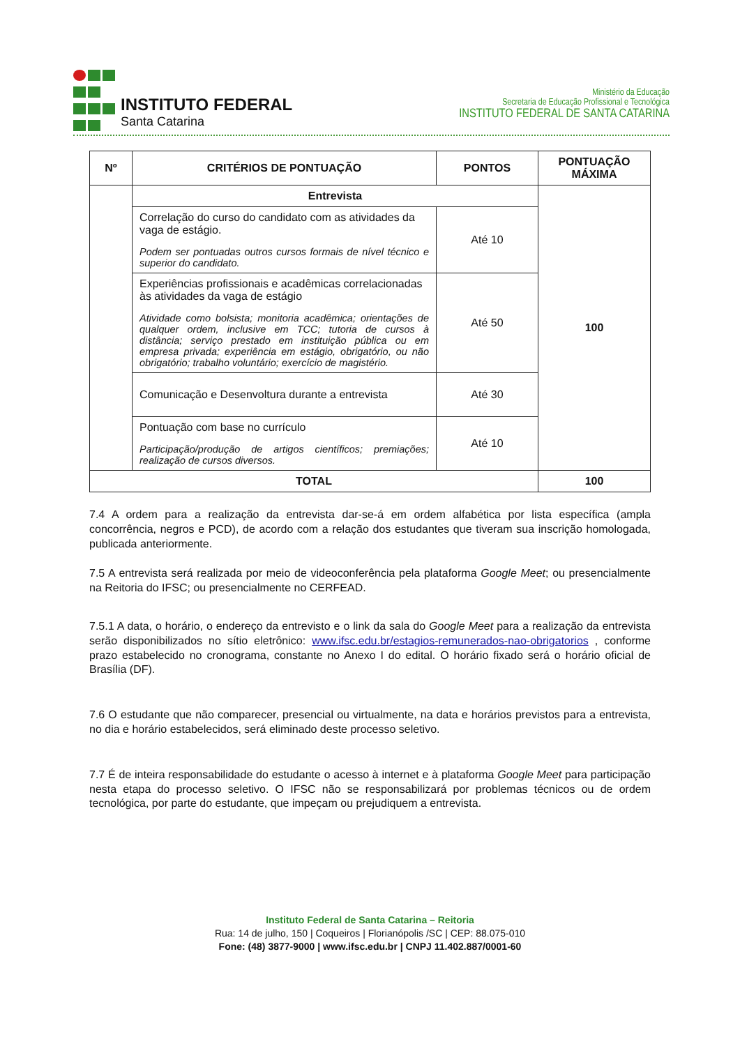INSTITUTO FEDERAL
Santa Catarina
Ministério da Educação
Secretaria de Educação Profissional e Tecnológica
INSTITUTO FEDERAL DE SANTA CATARINA
| Nº | CRITÉRIOS DE PONTUAÇÃO | PONTOS | PONTUAÇÃO MÁXIMA |
| --- | --- | --- | --- |
| | Entrevista | | 100 |
| | Correlação do curso do candidato com as atividades da vaga de estágio. Podem ser pontuadas outros cursos formais de nível técnico e superior do candidato. | Até 10 | |
| | Experiências profissionais e acadêmicas correlacionadas às atividades da vaga de estágio Atividade como bolsista; monitoria acadêmica; orientações de qualquer ordem, inclusive em TCC; tutoria de cursos à distância; serviço prestado em instituição pública ou em empresa privada; experiência em estágio, obrigatório, ou não obrigatório; trabalho voluntário; exercício de magistério. | Até 50 | |
| | Comunicação e Desenvoltura durante a entrevista | Até 30 | |
| | Pontuação com base no currículo Participação/produção de artigos científicos; premiações; realização de cursos diversos. | Até 10 | |
| TOTAL | | | 100 |
7.4 A ordem para a realização da entrevista dar-se-á em ordem alfabética por lista específica (ampla concorrência, negros e PCD), de acordo com a relação dos estudantes que tiveram sua inscrição homologada, publicada anteriormente.
7.5 A entrevista será realizada por meio de videoconferência pela plataforma Google Meet; ou presencialmente na Reitoria do IFSC; ou presencialmente no CERFEAD.
7.5.1 A data, o horário, o endereço da entrevisto e o link da sala do Google Meet para a realização da entrevista serão disponibilizados no sítio eletrônico: www.ifsc.edu.br/estagios-remunerados-nao-obrigatorios , conforme prazo estabelecido no cronograma, constante no Anexo I do edital. O horário fixado será o horário oficial de Brasília (DF).
7.6 O estudante que não comparecer, presencial ou virtualmente, na data e horários previstos para a entrevista, no dia e horário estabelecidos, será eliminado deste processo seletivo.
7.7 É de inteira responsabilidade do estudante o acesso à internet e à plataforma Google Meet para participação nesta etapa do processo seletivo. O IFSC não se responsabilizará por problemas técnicos ou de ordem tecnológica, por parte do estudante, que impeçam ou prejudiquem a entrevista.
Instituto Federal de Santa Catarina – Reitoria
Rua: 14 de julho, 150 | Coqueiros | Florianópolis /SC | CEP: 88.075-010
Fone: (48) 3877-9000 | www.ifsc.edu.br | CNPJ 11.402.887/0001-60